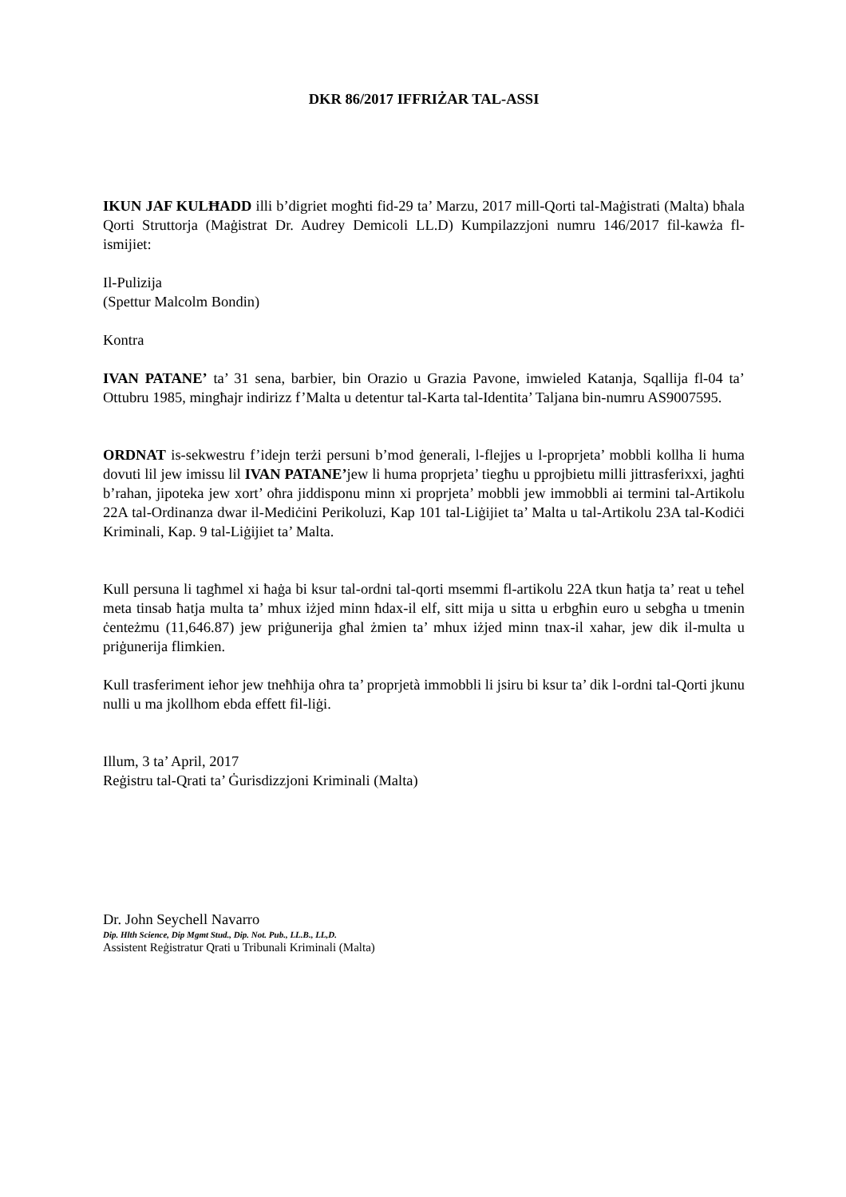DKR 86/2017 IFFRIŻAR TAL-ASSI
IKUN JAF KULĦADD illi b’digriet mogħti fid-29 ta’ Marzu, 2017 mill-Qorti tal-Maġistrati (Malta) bħala Qorti Struttorja (Maġistrat Dr. Audrey Demicoli LL.D) Kumpilazzjoni numru 146/2017 fil-kawża fl-ismijiet:
Il-Pulizija
(Spettur Malcolm Bondin)
Kontra
IVAN PATANE’ ta’ 31 sena, barbier, bin Orazio u Grazia Pavone, imwieled Katanja, Sqallija fl-04 ta’ Ottubru 1985, mingħajr indirizz f’Malta u detentur tal-Karta tal-Identita’ Taljana bin-numru AS9007595.
ORDNAT is-sekwestru f’idejn terżi persuni b’mod ġenerali, l-flejjes u l-proprjeta’ mobbli kollha li huma dovuti lil jew imissu lil IVAN PATANE’jew li huma proprjeta’ tiegħu u pprojbietu milli jittrasferixxi, jagħti b’rahan, jipoteka jew xort’ oħra jiddisponu minn xi proprjeta’ mobbli jew immobbli ai termini tal-Artikolu 22A tal-Ordinanza dwar il-Mediċini Perikoluzi, Kap 101 tal-Liġijiet ta’ Malta u tal-Artikolu 23A tal-Kodiċi Kriminali, Kap. 9 tal-Liġijiet ta’ Malta.
Kull persuna li tagħmel xi ħaġa bi ksur tal-ordni tal-qorti msemmi fl-artikolu 22A tkun ħatja ta’ reat u teħel meta tinsab ħatja multa ta’ mhux iżjed minn ħdax-il elf, sitt mija u sitta u erbgħin euro u sebgħa u tmenin ċenteżmu (11,646.87) jew priġunerija għal żmien ta’ mhux iżjed minn tnax-il xahar, jew dik il-multa u priġunerija flimkien.
Kull trasferiment ieħor jew tneħħija oħra ta’ proprjetà immobbli li jsiru bi ksur ta’ dik l-ordni tal-Qorti jkunu nulli u ma jkollhom ebda effett fil-liġi.
Illum, 3 ta’ April, 2017
Reġistru tal-Qrati ta’ Ġurisdizzjoni Kriminali (Malta)
Dr. John Seychell Navarro
Dip. Hlth Science, Dip Mgmt Stud., Dip. Not. Pub., LL.B., LL,D.
Assistent Reġistratur Qrati u Tribunali Kriminali (Malta)